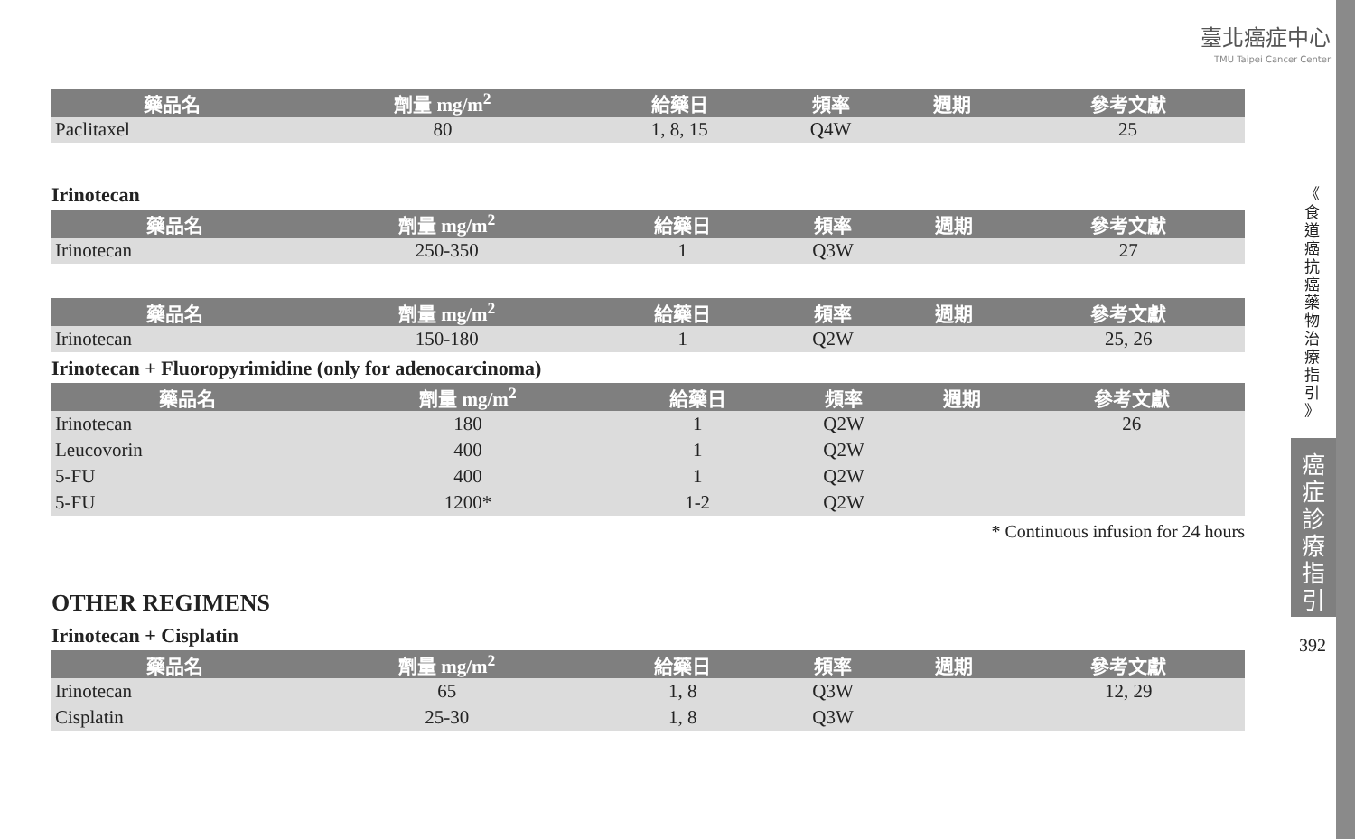臺北癌症中心
TMU Taipei Cancer Center
| 藥品名 | 劑量 mg/m<sup>2</sup> | 給藥日 | 頻率 | 週期 | 參考文獻 |
| --- | --- | --- | --- | --- | --- |
| Paclitaxel | 80 | 1, 8, 15 | Q4W | | 25 |
Irinotecan
| 藥品名 | 劑量 mg/m<sup>2</sup> | 給藥日 | 頻率 | 週期 | 參考文獻 |
| --- | --- | --- | --- | --- | --- |
| Irinotecan | 250-350 | 1 | Q3W | | 27 |
| 藥品名 | 劑量 mg/m<sup>2</sup> | 給藥日 | 頻率 | 週期 | 參考文獻 |
| --- | --- | --- | --- | --- | --- |
| Irinotecan | 150-180 | 1 | Q2W | | 25, 26 |
Irinotecan + Fluoropyrimidine (only for adenocarcinoma)
| 藥品名 | 劑量 mg/m<sup>2</sup> | 給藥日 | 頻率 | 週期 | 參考文獻 |
| --- | --- | --- | --- | --- | --- |
| Irinotecan | 180 | 1 | Q2W | | 26 |
| Leucovorin | 400 | 1 | Q2W | | |
| 5-FU | 400 | 1 | Q2W | | |
| 5-FU | 1200* | 1-2 | Q2W | | |
* Continuous infusion for 24 hours
OTHER REGIMENS
Irinotecan + Cisplatin
| 藥品名 | 劑量 mg/m<sup>2</sup> | 給藥日 | 頻率 | 週期 | 參考文獻 |
| --- | --- | --- | --- | --- | --- |
| Irinotecan | 65 | 1, 8 | Q3W | | 12, 29 |
| Cisplatin | 25-30 | 1, 8 | Q3W | | |
《
食
道
癌
抗
癌
藥
物
治
療
指
引
》
癌
症
診
療
指
引
392